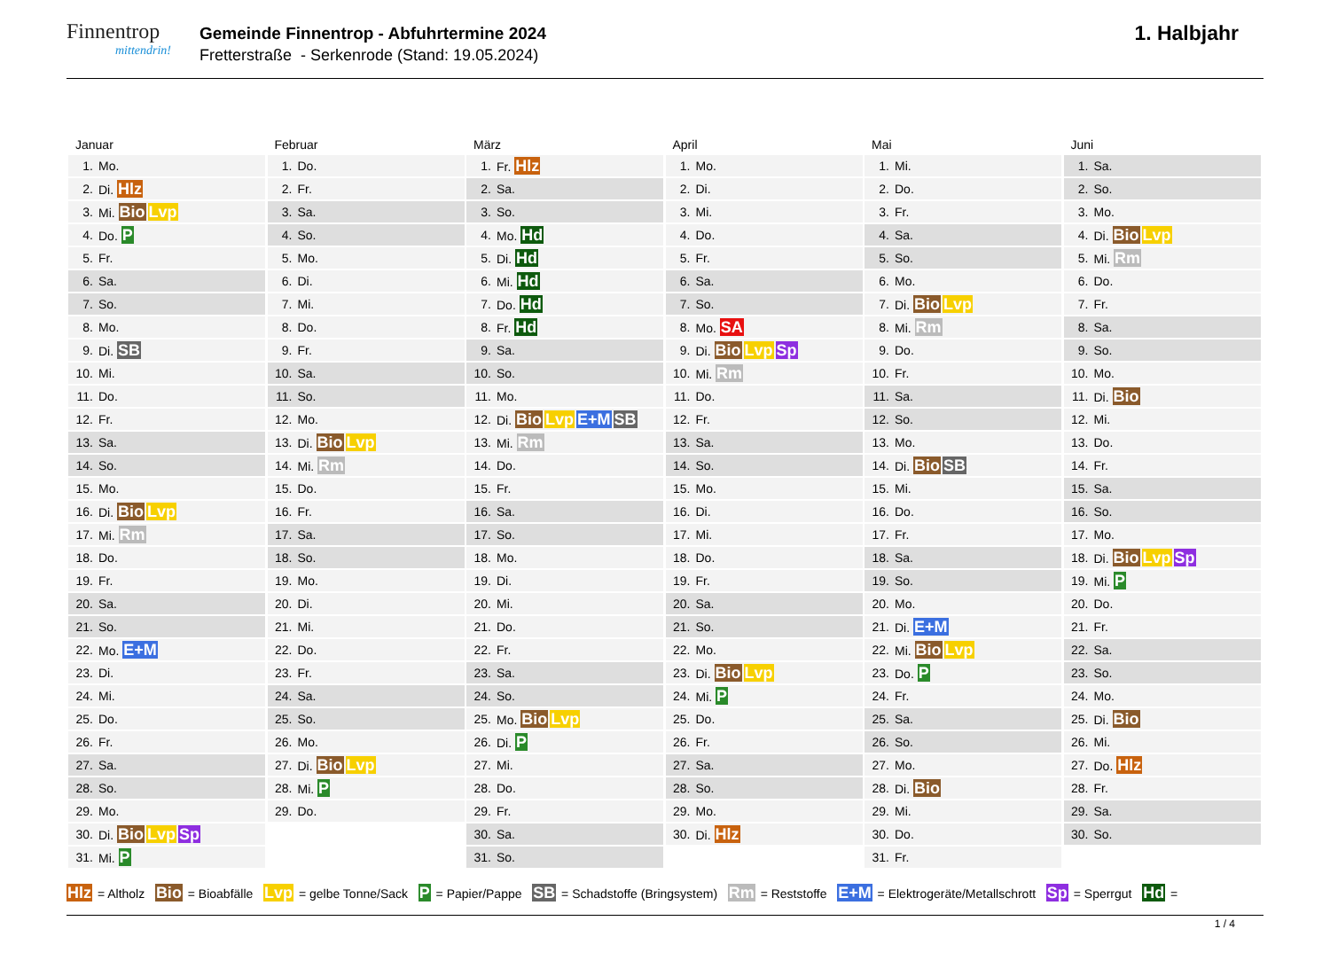Finnentrop
mittendrin!
Gemeinde Finnentrop - Abfuhrtermine 2024
Fretterstraße - Serkenrode (Stand: 19.05.2024)
1. Halbjahr
| Januar | |
| --- | --- |
| 1. | Mo. |
| 2. | Di. Hlz |
| 3. | Mi. Bio Lvp |
| 4. | Do. P |
| 5. | Fr. |
| 6. | Sa. |
| 7. | So. |
| 8. | Mo. |
| 9. | Di. SB |
| 10. | Mi. |
| 11. | Do. |
| 12. | Fr. |
| 13. | Sa. |
| 14. | So. |
| 15. | Mo. |
| 16. | Di. Bio Lvp |
| 17. | Mi. Rm |
| 18. | Do. |
| 19. | Fr. |
| 20. | Sa. |
| 21. | So. |
| 22. | Mo. E+M |
| 23. | Di. |
| 24. | Mi. |
| 25. | Do. |
| 26. | Fr. |
| 27. | Sa. |
| 28. | So. |
| 29. | Mo. |
| 30. | Di. Bio Lvp Sp |
| 31. | Mi. P |
| Februar | |
| --- | --- |
| 1. | Do. |
| 2. | Fr. |
| 3. | Sa. |
| 4. | So. |
| 5. | Mo. |
| 6. | Di. |
| 7. | Mi. |
| 8. | Do. |
| 9. | Fr. |
| 10. | Sa. |
| 11. | So. |
| 12. | Mo. |
| 13. | Di. Bio Lvp |
| 14. | Mi. Rm |
| 15. | Do. |
| 16. | Fr. |
| 17. | Sa. |
| 18. | So. |
| 19. | Mo. |
| 20. | Di. |
| 21. | Mi. |
| 22. | Do. |
| 23. | Fr. |
| 24. | Sa. |
| 25. | So. |
| 26. | Mo. |
| 27. | Di. Bio Lvp |
| 28. | Mi. P |
| 29. | Do. |
| März | |
| --- | --- |
| 1. | Fr. Hlz |
| 2. | Sa. |
| 3. | So. |
| 4. | Mo. Hd |
| 5. | Di. Hd |
| 6. | Mi. Hd |
| 7. | Do. Hd |
| 8. | Fr. Hd |
| 9. | Sa. |
| 10. | So. |
| 11. | Mo. |
| 12. | Di. Bio Lvp E+M SB |
| 13. | Mi. Rm |
| 14. | Do. |
| 15. | Fr. |
| 16. | Sa. |
| 17. | So. |
| 18. | Mo. |
| 19. | Di. |
| 20. | Mi. |
| 21. | Do. |
| 22. | Fr. |
| 23. | Sa. |
| 24. | So. |
| 25. | Mo. Bio Lvp |
| 26. | Di. P |
| 27. | Mi. |
| 28. | Do. |
| 29. | Fr. |
| 30. | Sa. |
| 31. | So. |
| April | |
| --- | --- |
| 1. | Mo. |
| 2. | Di. |
| 3. | Mi. |
| 4. | Do. |
| 5. | Fr. |
| 6. | Sa. |
| 7. | So. |
| 8. | Mo. SA |
| 9. | Di. Bio Lvp Sp |
| 10. | Mi. Rm |
| 11. | Do. |
| 12. | Fr. |
| 13. | Sa. |
| 14. | So. |
| 15. | Mo. |
| 16. | Di. |
| 17. | Mi. |
| 18. | Do. |
| 19. | Fr. |
| 20. | Sa. |
| 21. | So. |
| 22. | Mo. |
| 23. | Di. Bio Lvp |
| 24. | Mi. P |
| 25. | Do. |
| 26. | Fr. |
| 27. | Sa. |
| 28. | So. |
| 29. | Mo. |
| 30. | Di. Hlz |
| Mai | |
| --- | --- |
| 1. | Mi. |
| 2. | Do. |
| 3. | Fr. |
| 4. | Sa. |
| 5. | So. |
| 6. | Mo. |
| 7. | Di. Bio Lvp |
| 8. | Mi. Rm |
| 9. | Do. |
| 10. | Fr. |
| 11. | Sa. |
| 12. | So. |
| 13. | Mo. |
| 14. | Di. Bio SB |
| 15. | Mi. |
| 16. | Do. |
| 17. | Fr. |
| 18. | Sa. |
| 19. | So. |
| 20. | Mo. |
| 21. | Di. E+M |
| 22. | Mi. Bio Lvp |
| 23. | Do. P |
| 24. | Fr. |
| 25. | Sa. |
| 26. | So. |
| 27. | Mo. |
| 28. | Di. Bio |
| 29. | Mi. |
| 30. | Do. |
| 31. | Fr. |
| Juni | |
| --- | --- |
| 1. | Sa. |
| 2. | So. |
| 3. | Mo. |
| 4. | Di. Bio Lvp |
| 5. | Mi. Rm |
| 6. | Do. |
| 7. | Fr. |
| 8. | Sa. |
| 9. | So. |
| 10. | Mo. |
| 11. | Di. Bio |
| 12. | Mi. |
| 13. | Do. |
| 14. | Fr. |
| 15. | Sa. |
| 16. | So. |
| 17. | Mo. |
| 18. | Di. Bio Lvp Sp |
| 19. | Mi. P |
| 20. | Do. |
| 21. | Fr. |
| 22. | Sa. |
| 23. | So. |
| 24. | Mo. |
| 25. | Di. Bio |
| 26. | Mi. |
| 27. | Do. Hlz |
| 28. | Fr. |
| 29. | Sa. |
| 30. | So. |
Hlz = Altholz Bio = Bioabfälle Lvp = gelbe Tonne/Sack P = Papier/Pappe SB = Schadstoffe (Bringsystem) Rm = Reststoffe E+M = Elektrogeräte/Metallschrott Sp = Sperrgut Hd =
1 / 4